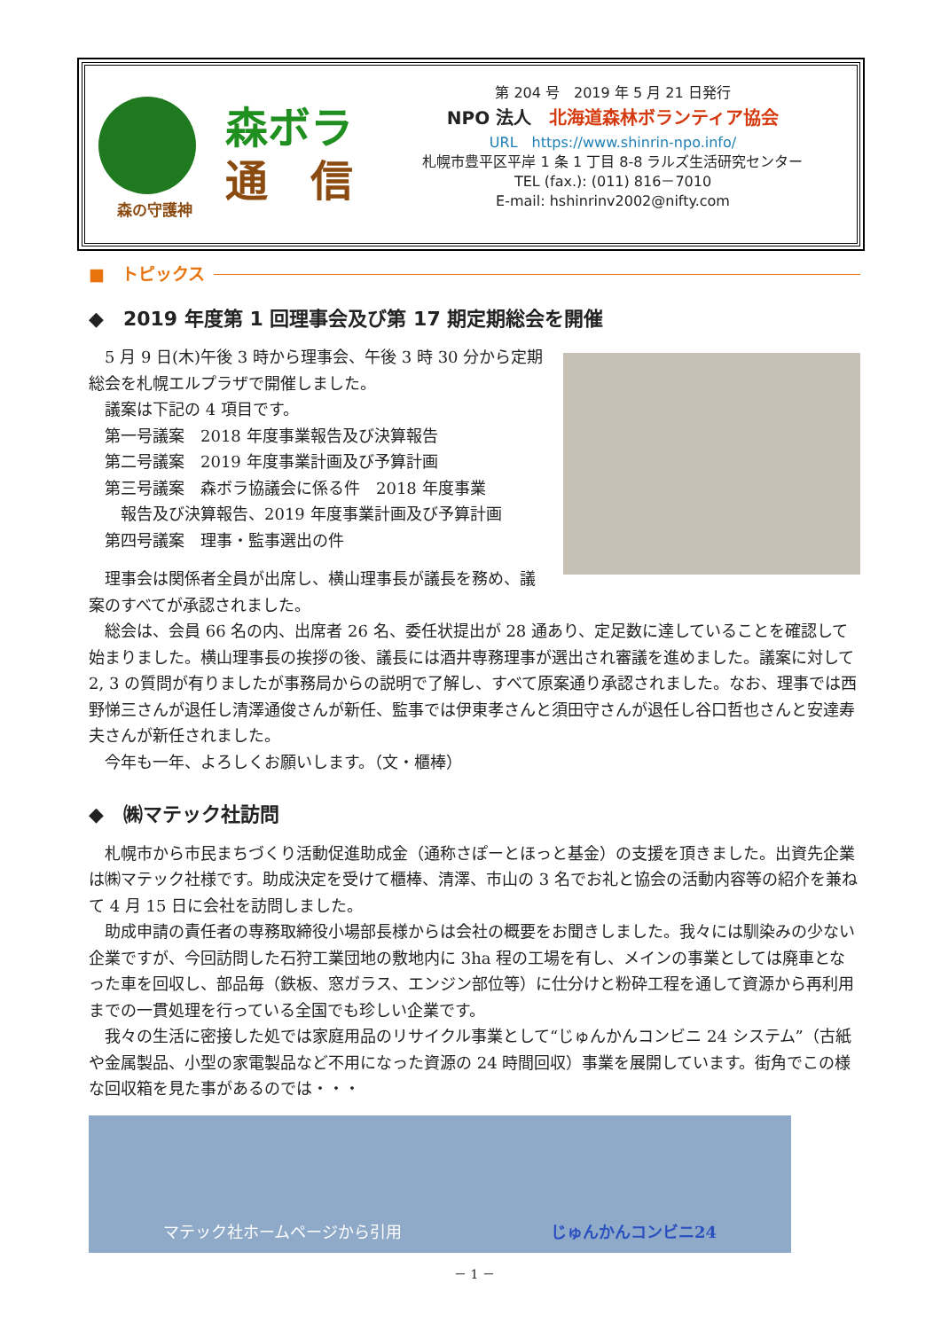森の守護神
森ボラ
通　信
第 204 号　2019 年 5 月 21 日発行
NPO 法人　北海道森林ボランティア協会
URL　https://www.shinrin-npo.info/
札幌市豊平区平岸 1 条 1 丁目 8-8 ラルズ生活研究センター
TEL (fax.): (011) 816－7010
E-mail: hshinrinv2002@nifty.com
■　トピックス
◆　2019 年度第 1 回理事会及び第 17 期定期総会を開催
5 月 9 日(木)午後 3 時から理事会、午後 3 時 30 分から定期総会を札幌エルプラザで開催しました。
議案は下記の 4 項目です。
第一号議案　2018 年度事業報告及び決算報告
第二号議案　2019 年度事業計画及び予算計画
第三号議案　森ボラ協議会に係る件　2018 年度事業
　報告及び決算報告、2019 年度事業計画及び予算計画
第四号議案　理事・監事選出の件
理事会は関係者全員が出席し、横山理事長が議長を務め、議案のすべてが承認されました。
総会は、会員 66 名の内、出席者 26 名、委任状提出が 28 通あり、定足数に達していることを確認して始まりました。横山理事長の挨拶の後、議長には酒井専務理事が選出され審議を進めました。議案に対して 2, 3 の質問が有りましたが事務局からの説明で了解し、すべて原案通り承認されました。なお、理事では西野悌三さんが退任し清澤通俊さんが新任、監事では伊東孝さんと須田守さんが退任し谷口哲也さんと安達寿夫さんが新任されました。
今年も一年、よろしくお願いします。（文・櫃棒）
◆　㈱マテック社訪問
札幌市から市民まちづくり活動促進助成金（通称さぽーとほっと基金）の支援を頂きました。出資先企業は㈱マテック社様です。助成決定を受けて櫃棒、清澤、市山の 3 名でお礼と協会の活動内容等の紹介を兼ねて 4 月 15 日に会社を訪問しました。
助成申請の責任者の専務取締役小場部長様からは会社の概要をお聞きしました。我々には馴染みの少ない企業ですが、今回訪問した石狩工業団地の敷地内に 3ha 程の工場を有し、メインの事業としては廃車となった車を回収し、部品毎（鉄板、窓ガラス、エンジン部位等）に仕分けと粉砕工程を通して資源から再利用までの一貫処理を行っている全国でも珍しい企業です。
我々の生活に密接した処では家庭用品のリサイクル事業として“じゅんかんコンビニ 24 システム”（古紙や金属製品、小型の家電製品など不用になった資源の 24 時間回収）事業を展開しています。街角でこの様な回収箱を見た事があるのでは・・・
マテック社ホームページから引用 じゅんかんコンビニ24
－ 1 －